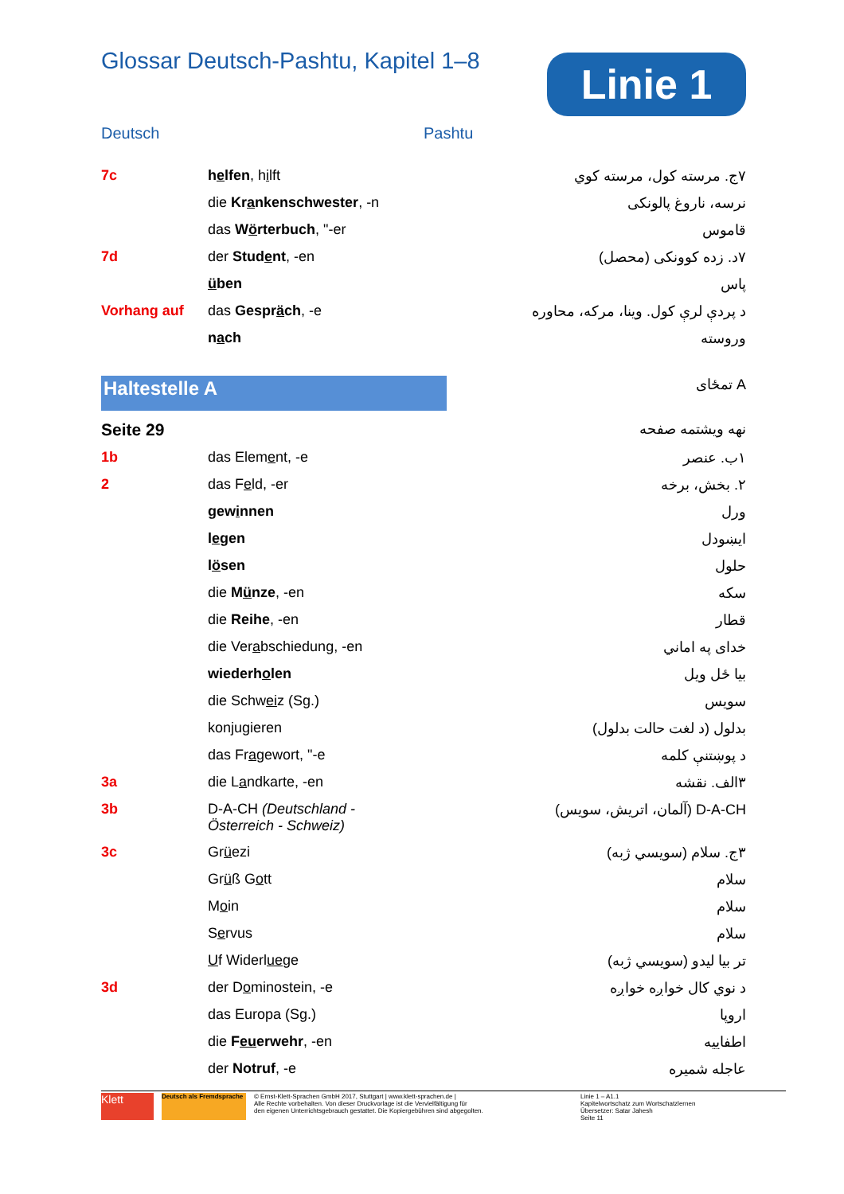Glossar Deutsch-Pashtu, Kapitel 1–8
Linie 1
Deutsch Pashtu
| 7c | h e lfen , h i lft | ۷ج. مرسته کول، مرسته کوي |
| | die Kr a nkenschwester , -n | نرسه، ناروغ پالونکی |
| | das W ö rterbuch , "-er | قاموس |
| 7d | der Stud e nt , -en | ۷د. زده کوونکی (محصل) |
| | ü ben | پاس |
| Vorhang auf | das Gespr ä ch , -e | د پردې لرې کول. وینا، مرکه، محاوره |
| | n a ch | وروسته |
| Haltestelle A | | A تمځای |
| Seite 29 | | نهه ویشتمه صفحه |
| 1b | das Elem e nt, -e | ۱ب. عنصر |
| 2 | das F e ld, -er | ۲. بخش، برخه |
| | gew i nnen | ورل |
| | l e gen | ایښودل |
| | l ö sen | حلول |
| | die M ü nze , -en | سکه |
| | die Reihe , -en | قطار |
| | die Ver a bschiedung, -en | خدای په اماني |
| | wiederh o len | بیا ځل ویل |
| | die Schw ei z (Sg.) | سویس |
| | konjugieren | بدلول (د لغت حالت بدلول) |
| | das Fr a gewort, "-e | د پوښتنې کلمه |
| 3a | die L a ndkarte, -en | ۳الف. نقشه |
| 3b | D-A-CH (Deutschland - Österreich - Schweiz) | D-A-CH (آلمان، اتریش، سویس) |
| 3c | Gr ü ezi | ۳ج. سلام (سویسي ژبه) |
| | Gr ü ß G o tt | سلام |
| | M o in | سلام |
| | S e rvus | سلام |
| | U f Widerl ue ge | تر بیا لیدو (سویسي ژبه) |
| 3d | der D o minostein, -e | د نوي کال خواږه خواږه |
| | das Europa (Sg.) | اروپا |
| | die F eu erwehr , -en | اطفاییه |
| | der Notruf , -e | عاجله شمیره |
Klett
Deutsch als Fremdsprache
© Ernst-Klett-Sprachen GmbH 2017, Stuttgart | www.klett-sprachen.de |
Alle Rechte vorbehalten. Von dieser Druckvorlage ist die Vervielfältigung für
den eigenen Unterrichtsgebrauch gestattet. Die Kopiergebühren sind abgegolten.
Linie 1 – A1.1
Kapitelwortschatz zum Wortschatzlernen
Übersetzer: Satar Jahesh
Seite 11